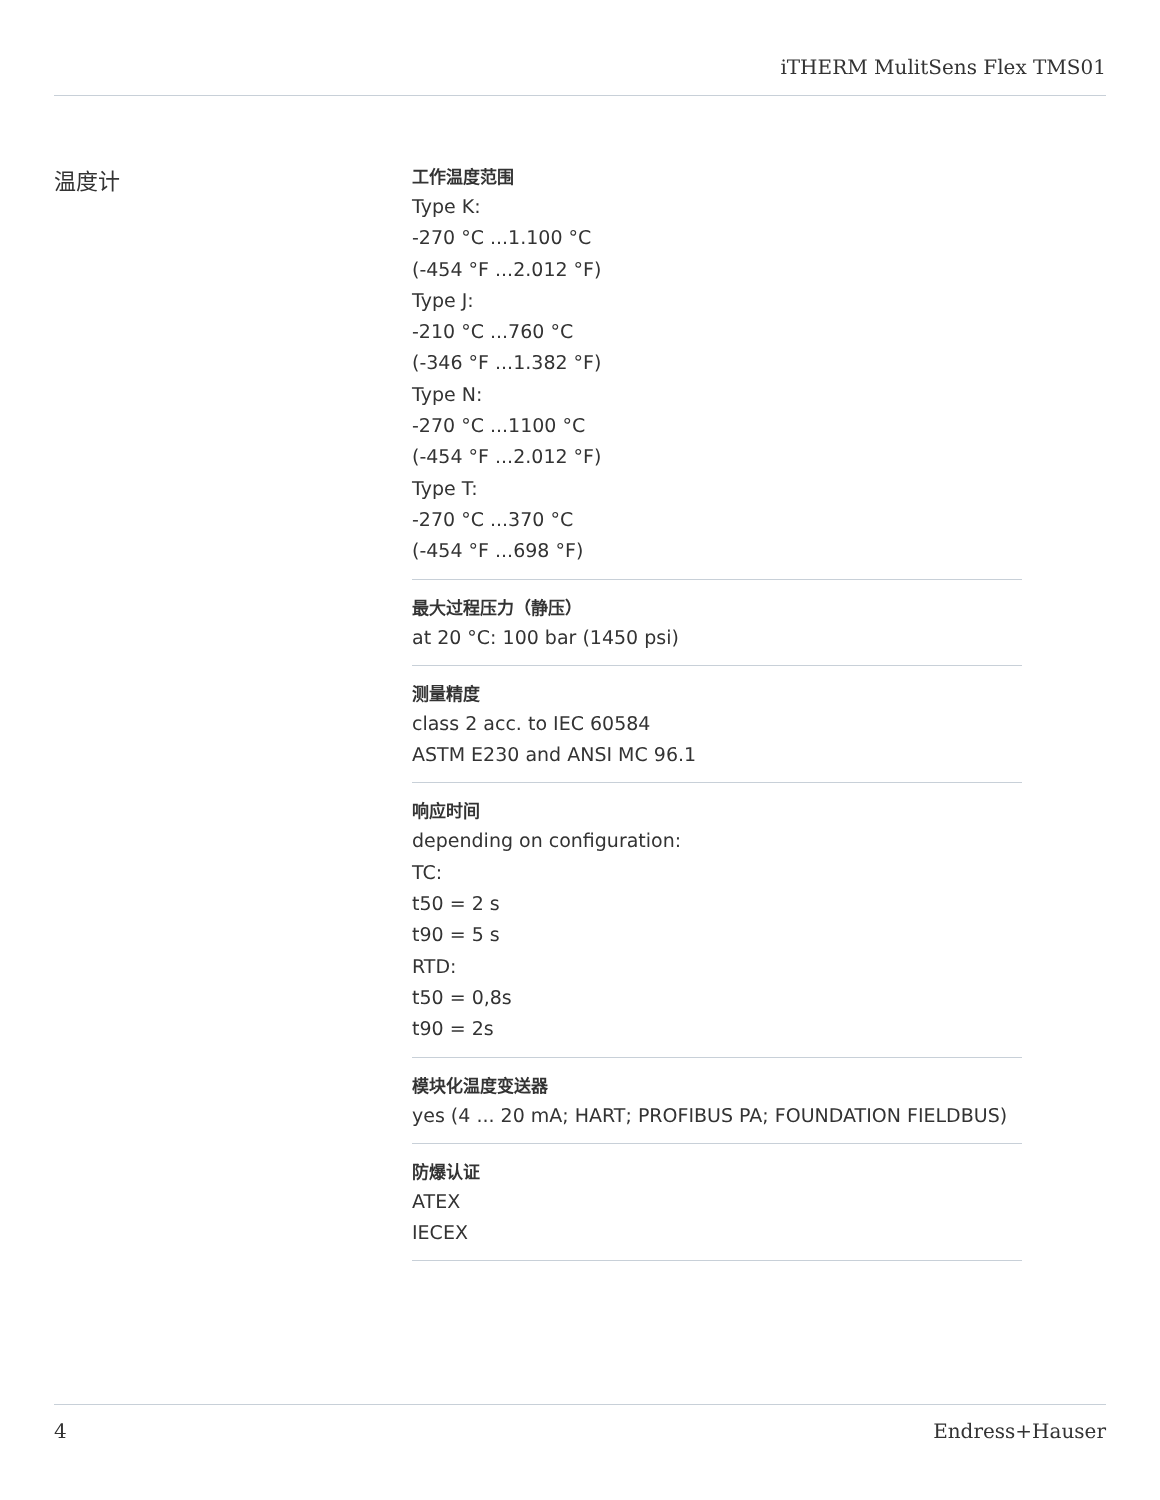iTHERM MulitSens Flex TMS01
温度计
工作温度范围
Type K:
-270 °C ...1.100 °C
(-454 °F ...2.012 °F)
Type J:
-210 °C ...760 °C
(-346 °F ...1.382 °F)
Type N:
-270 °C ...1100 °C
(-454 °F ...2.012 °F)
Type T:
-270 °C ...370 °C
(-454 °F ...698 °F)
最大过程压力（静压）
at 20 °C: 100 bar (1450 psi)
测量精度
class 2 acc. to IEC 60584
ASTM E230 and ANSI MC 96.1
响应时间
depending on configuration:
TC:
t50 = 2 s
t90 = 5 s
RTD:
t50 = 0,8s
t90 = 2s
模块化温度变送器
yes (4 ... 20 mA; HART; PROFIBUS PA; FOUNDATION FIELDBUS)
防爆认证
ATEX
IECEX
4 Endress+Hauser